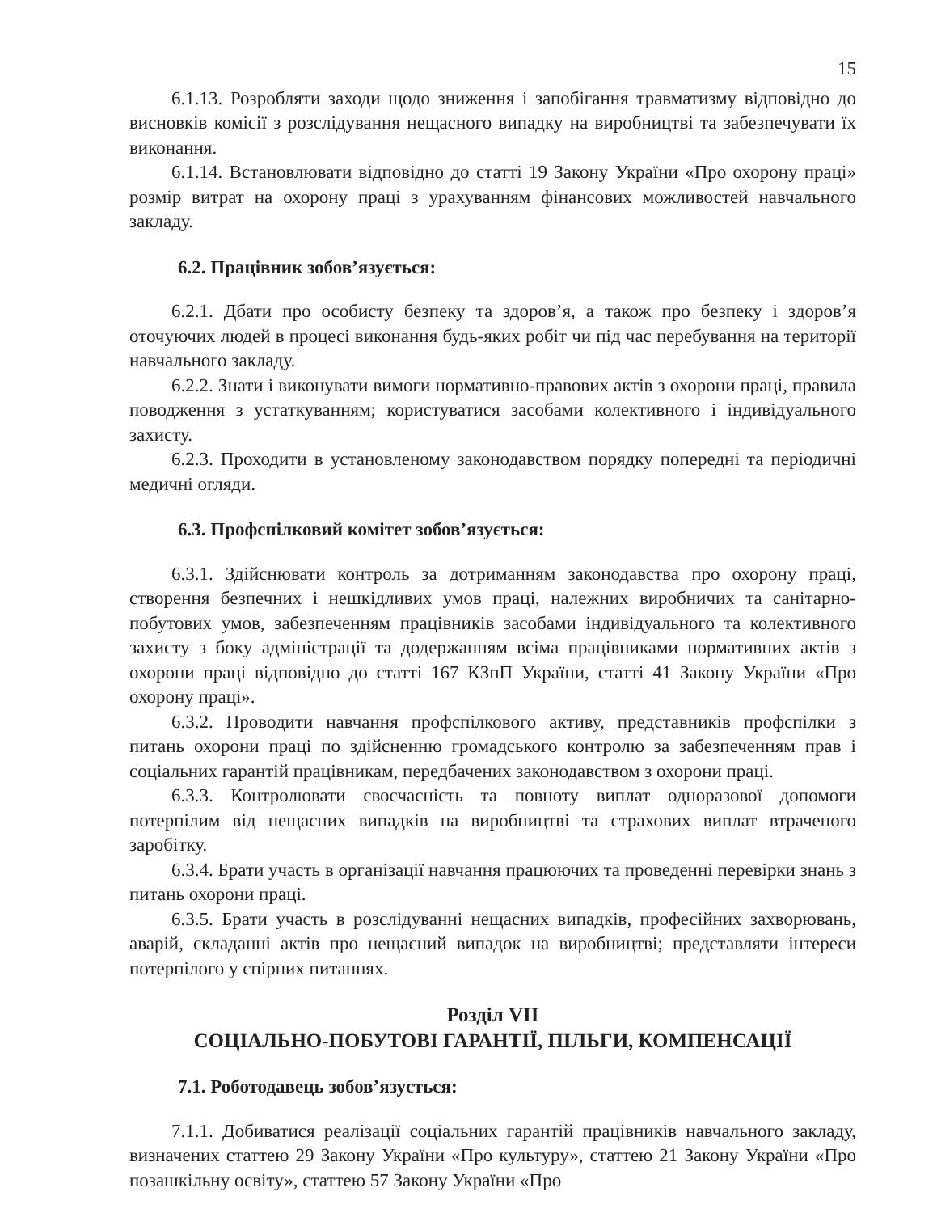15
6.1.13. Розробляти заходи щодо зниження і запобігання травматизму відповідно до висновків комісії з розслідування нещасного випадку на виробництві та забезпечувати їх виконання.
6.1.14. Встановлювати відповідно до статті 19 Закону України «Про охорону праці» розмір витрат на охорону праці з урахуванням фінансових можливостей навчального закладу.
6.2. Працівник зобов’язується:
6.2.1. Дбати про особисту безпеку та здоров’я, а також про безпеку і здоров’я оточуючих людей в процесі виконання будь-яких робіт чи під час перебування на території навчального закладу.
6.2.2. Знати і виконувати вимоги нормативно-правових актів з охорони праці, правила поводження з устаткуванням; користуватися засобами колективного і індивідуального захисту.
6.2.3. Проходити в установленому законодавством порядку попередні та періодичні медичні огляди.
6.3. Профспілковий комітет зобов’язується:
6.3.1. Здійснювати контроль за дотриманням законодавства про охорону праці, створення безпечних і нешкідливих умов праці, належних виробничих та санітарно-побутових умов, забезпеченням працівників засобами індивідуального та колективного захисту з боку адміністрації та додержанням всіма працівниками нормативних актів з охорони праці відповідно до статті 167 КЗпП України, статті 41 Закону України «Про охорону праці».
6.3.2. Проводити навчання профспілкового активу, представників профспілки з питань охорони праці по здійсненню громадського контролю за забезпеченням прав і соціальних гарантій працівникам, передбачених законодавством з охорони праці.
6.3.3. Контролювати своєчасність та повноту виплат одноразової допомоги потерпілим від нещасних випадків на виробництві та страхових виплат втраченого заробітку.
6.3.4. Брати участь в організації навчання працюючих та проведенні перевірки знань з питань охорони праці.
6.3.5. Брати участь в розслідуванні нещасних випадків, професійних захворювань, аварій, складанні актів про нещасний випадок на виробництві; представляти інтереси потерпілого у спірних питаннях.
Розділ VII
СОЦІАЛЬНО-ПОБУТОВІ ГАРАНТІЇ, ПІЛЬГИ, КОМПЕНСАЦІЇ
7.1. Роботодавець зобов’язується:
7.1.1. Добиватися реалізації соціальних гарантій працівників навчального закладу, визначених статтею 29 Закону України «Про культуру», статтею 21 Закону України «Про позашкільну освіту», статтею 57 Закону України «Про